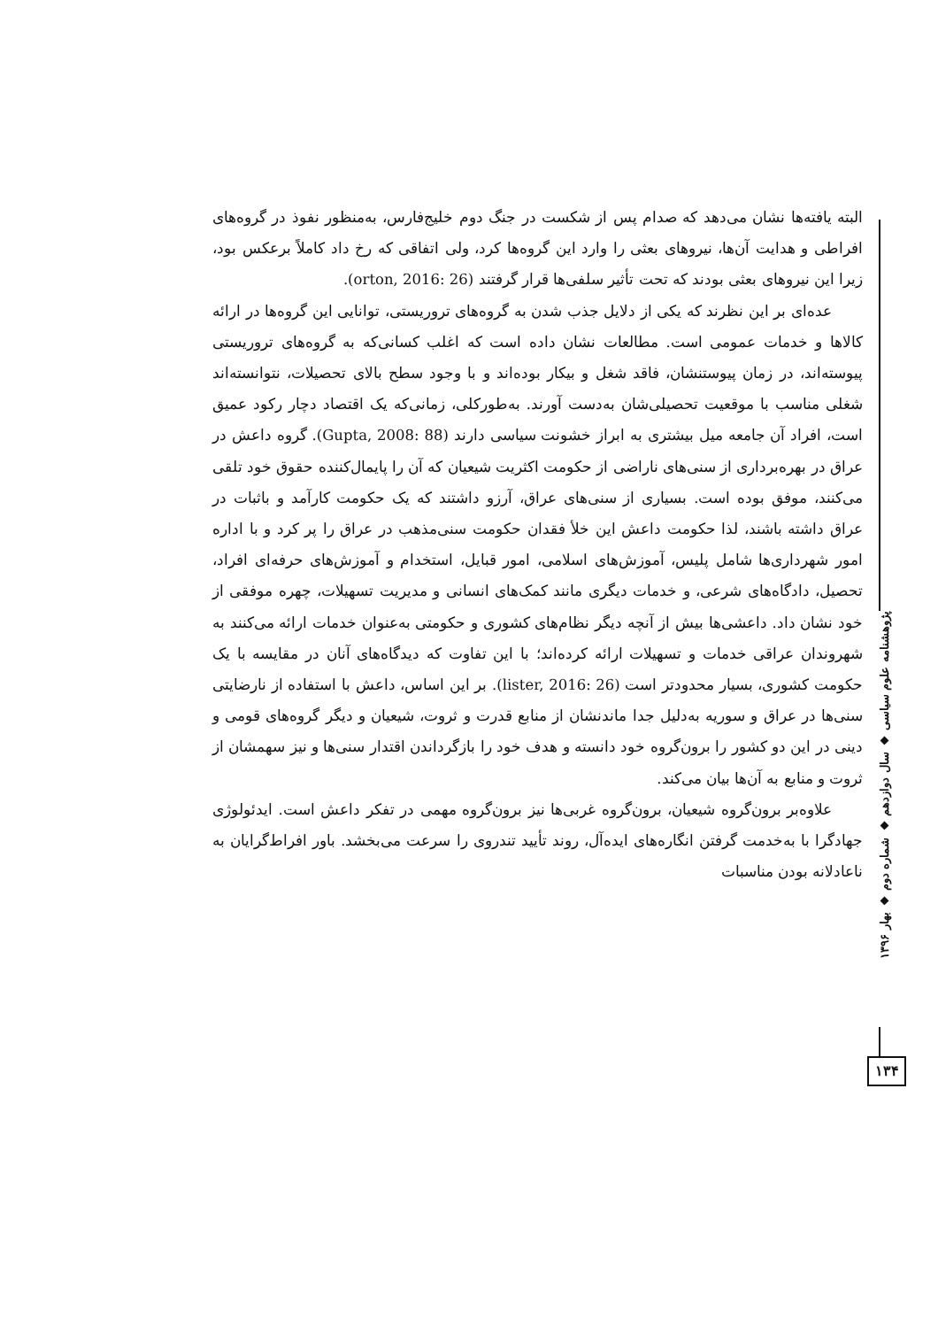البته یافته‌ها نشان می‌دهد که صدام پس از شکست در جنگ دوم خلیج‌فارس، به‌منظور نفوذ در گروه‌های افراطی و هدایت آن‌ها، نیروهای بعثی را وارد این گروه‌ها کرد، ولی اتفاقی که رخ داد کاملاً برعکس بود، زیرا این نیروهای بعثی بودند که تحت تأثیر سلفی‌ها قرار گرفتند (orton, 2016: 26).
عده‌ای بر این نظرند که یکی از دلایل جذب شدن به گروه‌های تروریستی، توانایی این گروه‌ها در ارائه کالاها و خدمات عمومی است. مطالعات نشان داده است که اغلب کسانی‌که به گروه‌های تروریستی پیوسته‌اند، در زمان پیوستنشان، فاقد شغل و بیکار بوده‌اند و با وجود سطح بالای تحصیلات، نتوانسته‌اند شغلی مناسب با موقعیت تحصیلی‌شان به‌دست آورند. به‌طورکلی، زمانی‌که یک اقتصاد دچار رکود عمیق است، افراد آن جامعه میل بیشتری به ابراز خشونت سیاسی دارند (Gupta, 2008: 88). گروه داعش در عراق در بهره‌برداری از سنی‌های ناراضی از حکومت اکثریت شیعیان که آن را پایمال‌کننده حقوق خود تلقی می‌کنند، موفق بوده است. بسیاری از سنی‌های عراق، آرزو داشتند که یک حکومت کارآمد و باثبات در عراق داشته باشند، لذا حکومت داعش این خلأ فقدان حکومت سنی‌مذهب در عراق را پر کرد و با اداره امور شهرداری‌ها شامل پلیس، آموزش‌های اسلامی، امور قبایل، استخدام و آموزش‌های حرفه‌ای افراد، تحصیل، دادگاه‌های شرعی، و خدمات دیگری مانند کمک‌های انسانی و مدیریت تسهیلات، چهره موفقی از خود نشان داد. داعشی‌ها بیش از آنچه دیگر نظام‌های کشوری و حکومتی به‌عنوان خدمات ارائه می‌کنند به شهروندان عراقی خدمات و تسهیلات ارائه کرده‌اند؛ با این تفاوت که دیدگاه‌های آنان در مقایسه با یک حکومت کشوری، بسیار محدودتر است (lister, 2016: 26). بر این اساس، داعش با استفاده از نارضایتی سنی‌ها در عراق و سوریه به‌دلیل جدا ماندنشان از منابع قدرت و ثروت، شیعیان و دیگر گروه‌های قومی و دینی در این دو کشور را برون‌گروه خود دانسته و هدف خود را بازگرداندن اقتدار سنی‌ها و نیز سهمشان از ثروت و منابع به آن‌ها بیان می‌کند.
علاوه‌بر برون‌گروه شیعیان، برون‌گروه غربی‌ها نیز برون‌گروه مهمی در تفکر داعش است. ایدئولوژی جهادگرا با به‌خدمت گرفتن انگاره‌های ایده‌آل، روند تأیید تندروی را سرعت می‌بخشد. باور افراط‌گرایان به ناعادلانه بودن مناسبات
پژوهشنامه علوم سیاسی ◆ سال دوازدهم ◆ شماره دوم ◆ بهار ۱۳۹۶
۱۳۴